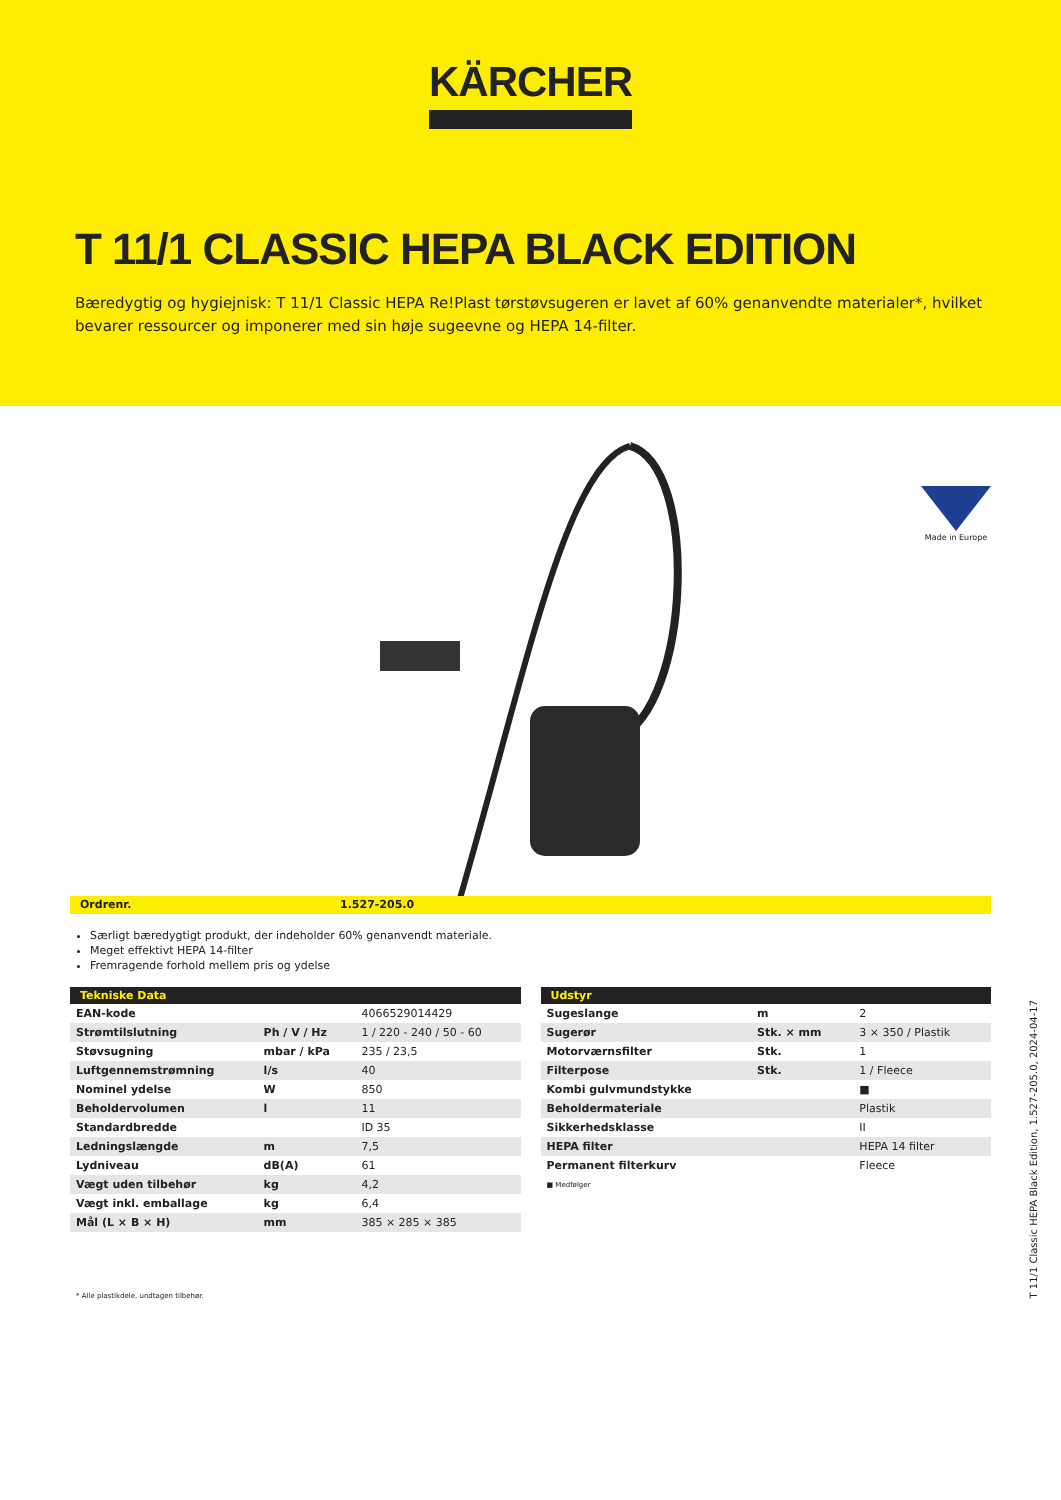KÄRCHER
T 11/1 CLASSIC HEPA BLACK EDITION
Bæredygtig og hygiejnisk: T 11/1 Classic HEPA Re!Plast tørstøvsugeren er lavet af 60% genanvendte materialer*, hvilket bevarer ressourcer og imponerer med sin høje sugeevne og HEPA 14-filter.
Made in Europe
Ordrenr. 1.527-205.0
Særligt bæredygtigt produkt, der indeholder 60% genanvendt materiale.
Meget effektivt HEPA 14-filter
Fremragende forhold mellem pris og ydelse
| Tekniske Data | | |
| --- | --- | --- |
| EAN-kode | | 4066529014429 |
| Strømtilslutning | Ph / V / Hz | 1 / 220 - 240 / 50 - 60 |
| Støvsugning | mbar / kPa | 235 / 23,5 |
| Luftgennemstrømning | l/s | 40 |
| Nominel ydelse | W | 850 |
| Beholdervolumen | l | 11 |
| Standardbredde | | ID 35 |
| Ledningslængde | m | 7,5 |
| Lydniveau | dB(A) | 61 |
| Vægt uden tilbehør | kg | 4,2 |
| Vægt inkl. emballage | kg | 6,4 |
| Mål (L × B × H) | mm | 385 × 285 × 385 |
| Udstyr | | |
| --- | --- | --- |
| Sugeslange | m | 2 |
| Sugerør | Stk. × mm | 3 × 350 / Plastik |
| Motorværnsfilter | Stk. | 1 |
| Filterpose | Stk. | 1 / Fleece |
| Kombi gulvmundstykke | | ■ |
| Beholdermateriale | | Plastik |
| Sikkerhedsklasse | | II |
| HEPA filter | | HEPA 14 filter |
| Permanent filterkurv | | Fleece |
■ Medfølger
* Alle plastikdele, undtagen tilbehør.
T 11/1 Classic HEPA Black Edition, 1.527-205.0, 2024-04-17